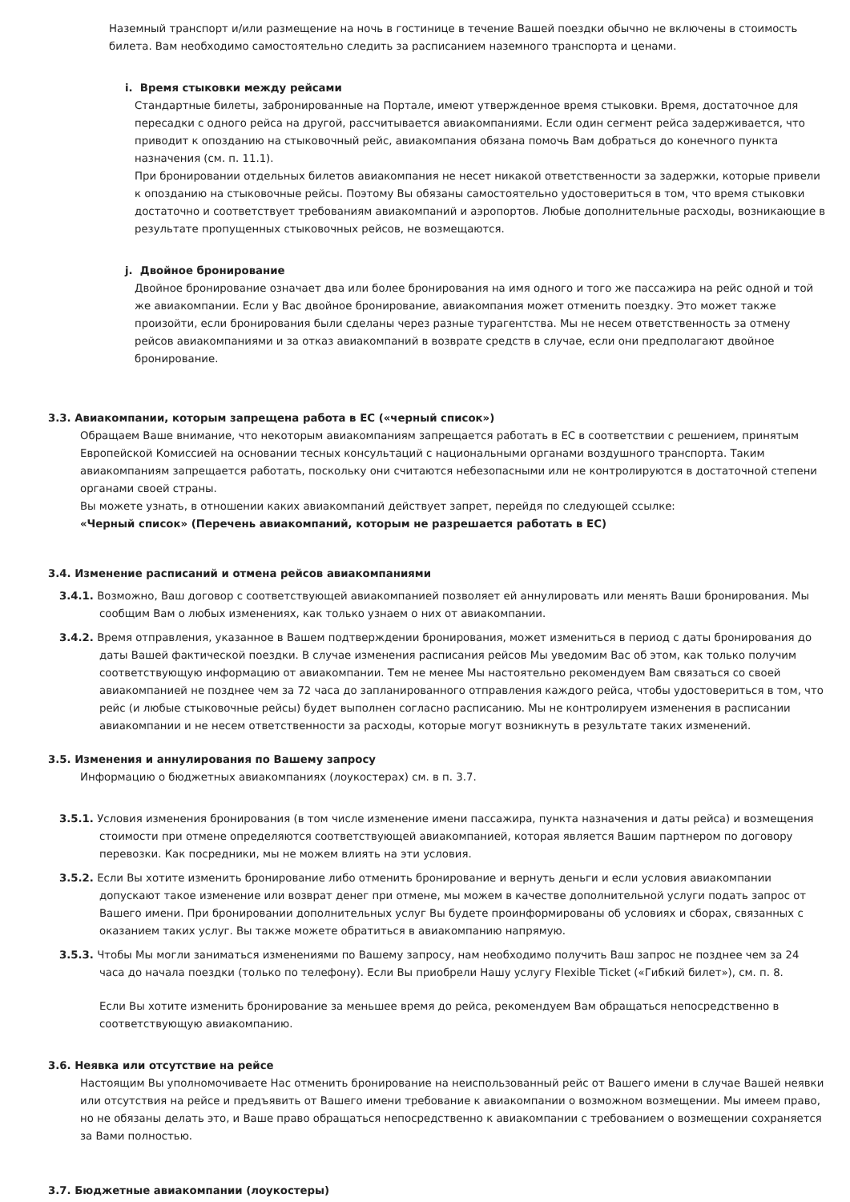Наземный транспорт и/или размещение на ночь в гостинице в течение Вашей поездки обычно не включены в стоимость билета. Вам необходимо самостоятельно следить за расписанием наземного транспорта и ценами.
i. Время стыковки между рейсами
Стандартные билеты, забронированные на Портале, имеют утвержденное время стыковки. Время, достаточное для пересадки с одного рейса на другой, рассчитывается авиакомпаниями. Если один сегмент рейса задерживается, что приводит к опозданию на стыковочный рейс, авиакомпания обязана помочь Вам добраться до конечного пункта назначения (см. п. 11.1).
При бронировании отдельных билетов авиакомпания не несет никакой ответственности за задержки, которые привели к опозданию на стыковочные рейсы. Поэтому Вы обязаны самостоятельно удостовериться в том, что время стыковки достаточно и соответствует требованиям авиакомпаний и аэропортов. Любые дополнительные расходы, возникающие в результате пропущенных стыковочных рейсов, не возмещаются.
j. Двойное бронирование
Двойное бронирование означает два или более бронирования на имя одного и того же пассажира на рейс одной и той же авиакомпании. Если у Вас двойное бронирование, авиакомпания может отменить поездку. Это может также произойти, если бронирования были сделаны через разные турагентства. Мы не несем ответственность за отмену рейсов авиакомпаниями и за отказ авиакомпаний в возврате средств в случае, если они предполагают двойное бронирование.
3.3. Авиакомпании, которым запрещена работа в ЕС («черный список»)
Обращаем Ваше внимание, что некоторым авиакомпаниям запрещается работать в ЕС в соответствии с решением, принятым Европейской Комиссией на основании тесных консультаций с национальными органами воздушного транспорта. Таким авиакомпаниям запрещается работать, поскольку они считаются небезопасными или не контролируются в достаточной степени органами своей страны.
Вы можете узнать, в отношении каких авиакомпаний действует запрет, перейдя по следующей ссылке:
«Черный список» (Перечень авиакомпаний, которым не разрешается работать в ЕС)
3.4. Изменение расписаний и отмена рейсов авиакомпаниями
3.4.1. Возможно, Ваш договор с соответствующей авиакомпанией позволяет ей аннулировать или менять Ваши бронирования. Мы сообщим Вам о любых изменениях, как только узнаем о них от авиакомпании.
3.4.2. Время отправления, указанное в Вашем подтверждении бронирования, может измениться в период с даты бронирования до даты Вашей фактической поездки. В случае изменения расписания рейсов Мы уведомим Вас об этом, как только получим соответствующую информацию от авиакомпании. Тем не менее Мы настоятельно рекомендуем Вам связаться со своей авиакомпанией не позднее чем за 72 часа до запланированного отправления каждого рейса, чтобы удостовериться в том, что рейс (и любые стыковочные рейсы) будет выполнен согласно расписанию. Мы не контролируем изменения в расписании авиакомпании и не несем ответственности за расходы, которые могут возникнуть в результате таких изменений.
3.5. Изменения и аннулирования по Вашему запросу
Информацию о бюджетных авиакомпаниях (лоукостерах) см. в п. 3.7.
3.5.1. Условия изменения бронирования (в том числе изменение имени пассажира, пункта назначения и даты рейса) и возмещения стоимости при отмене определяются соответствующей авиакомпанией, которая является Вашим партнером по договору перевозки. Как посредники, мы не можем влиять на эти условия.
3.5.2. Если Вы хотите изменить бронирование либо отменить бронирование и вернуть деньги и если условия авиакомпании допускают такое изменение или возврат денег при отмене, мы можем в качестве дополнительной услуги подать запрос от Вашего имени. При бронировании дополнительных услуг Вы будете проинформированы об условиях и сборах, связанных с оказанием таких услуг. Вы также можете обратиться в авиакомпанию напрямую.
3.5.3. Чтобы Мы могли заниматься изменениями по Вашему запросу, нам необходимо получить Ваш запрос не позднее чем за 24 часа до начала поездки (только по телефону). Если Вы приобрели Нашу услугу Flexible Ticket («Гибкий билет»), см. п. 8.
Если Вы хотите изменить бронирование за меньшее время до рейса, рекомендуем Вам обращаться непосредственно в соответствующую авиакомпанию.
3.6. Неявка или отсутствие на рейсе
Настоящим Вы уполномочиваете Нас отменить бронирование на неиспользованный рейс от Вашего имени в случае Вашей неявки или отсутствия на рейсе и предъявить от Вашего имени требование к авиакомпании о возможном возмещении. Мы имеем право, но не обязаны делать это, и Ваше право обращаться непосредственно к авиакомпании с требованием о возмещении сохраняется за Вами полностью.
3.7. Бюджетные авиакомпании (лоукостеры)